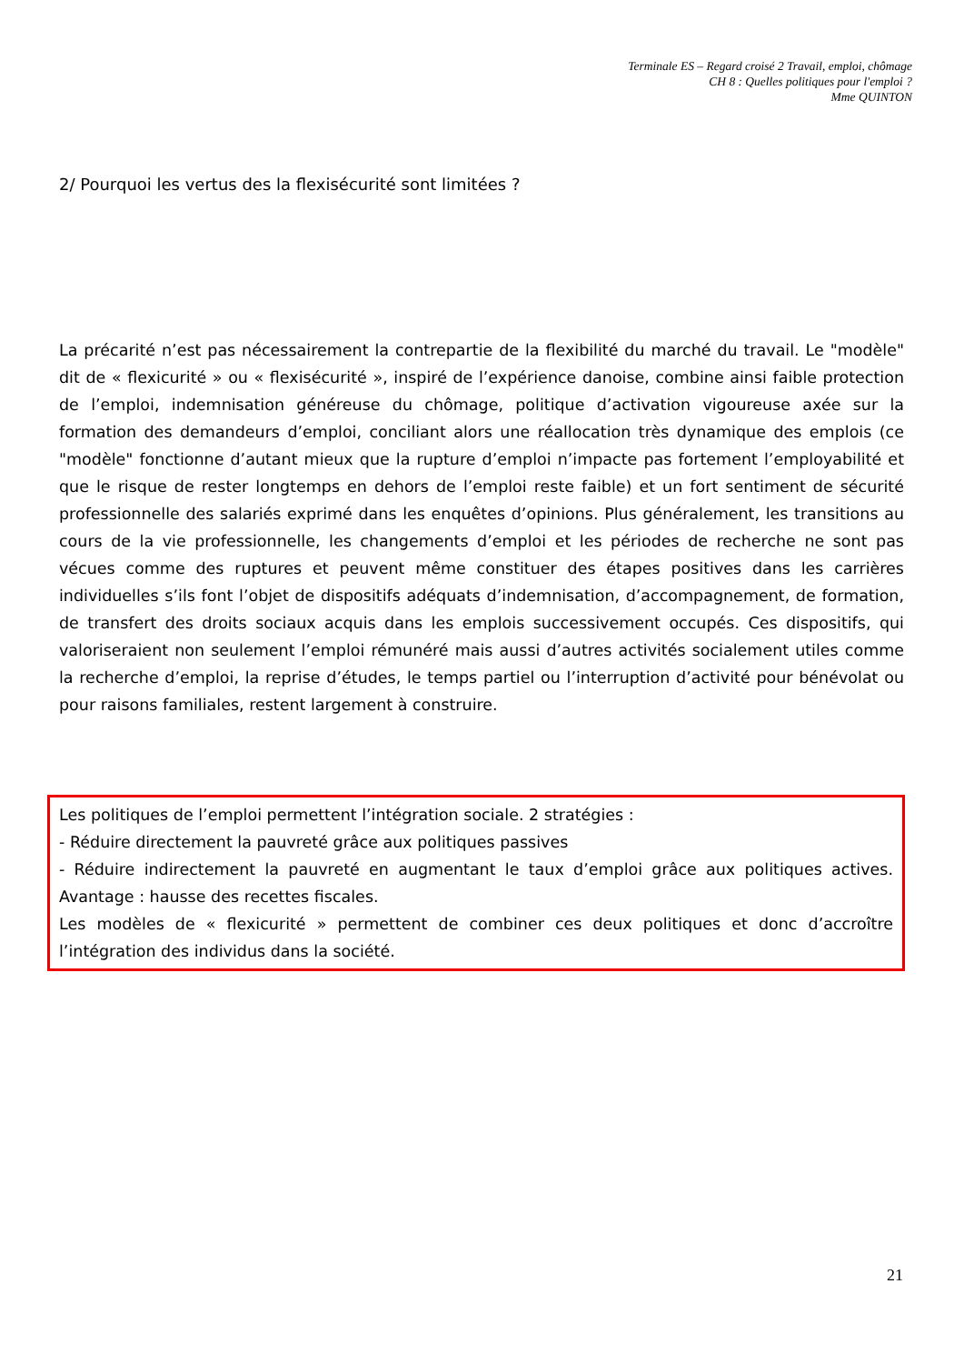Terminale ES – Regard croisé 2 Travail, emploi, chômage
CH 8 : Quelles politiques pour l'emploi ?
Mme QUINTON
2/ Pourquoi les vertus des la flexisécurité sont limitées ?
La précarité n’est pas nécessairement la contrepartie de la flexibilité du marché du travail. Le "modèle" dit de « flexicurité » ou « flexisécurité », inspiré de l’expérience danoise, combine ainsi faible protection de l’emploi, indemnisation généreuse du chômage, politique d’activation vigoureuse axée sur la formation des demandeurs d’emploi, conciliant alors une réallocation très dynamique des emplois (ce "modèle" fonctionne d’autant mieux que la rupture d’emploi n’impacte pas fortement l’employabilité et que le risque de rester longtemps en dehors de l’emploi reste faible) et un fort sentiment de sécurité professionnelle des salariés exprimé dans les enquêtes d’opinions. Plus généralement, les transitions au cours de la vie professionnelle, les changements d’emploi et les périodes de recherche ne sont pas vécues comme des ruptures et peuvent même constituer des étapes positives dans les carrières individuelles s’ils font l’objet de dispositifs adéquats d’indemnisation, d’accompagnement, de formation, de transfert des droits sociaux acquis dans les emplois successivement occupés. Ces dispositifs, qui valoriseraient non seulement l’emploi rémunéré mais aussi d’autres activités socialement utiles comme la recherche d’emploi, la reprise d’études, le temps partiel ou l’interruption d’activité pour bénévolat ou pour raisons familiales, restent largement à construire.
Les politiques de l’emploi permettent l’intégration sociale. 2 stratégies :
- Réduire directement la pauvreté grâce aux politiques passives
- Réduire indirectement la pauvreté en augmentant le taux d’emploi grâce aux politiques actives. Avantage : hausse des recettes fiscales.
Les modèles de « flexicurité » permettent de combiner ces deux politiques et donc d’accroître l’intégration des individus dans la société.
21